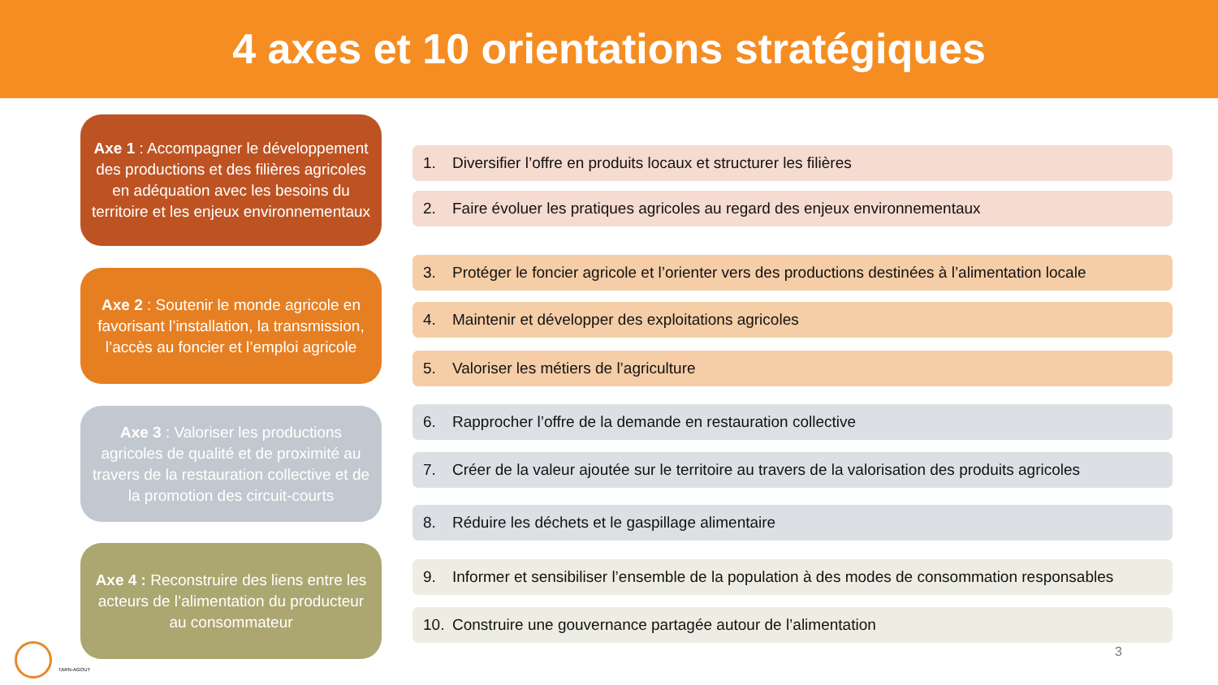4 axes et 10 orientations stratégiques
Axe 1 : Accompagner le développement des productions et des filières agricoles en adéquation avec les besoins du territoire et les enjeux environnementaux
1. Diversifier l’offre en produits locaux et structurer les filières
2. Faire évoluer les pratiques agricoles au regard des enjeux environnementaux
Axe 2 : Soutenir le monde agricole en favorisant l’installation, la transmission, l’accès au foncier et l’emploi agricole
3. Protéger le foncier agricole et l’orienter vers des productions destinées à l’alimentation locale
4. Maintenir et développer des exploitations agricoles
5. Valoriser les métiers de l’agriculture
Axe 3 : Valoriser les productions agricoles de qualité et de proximité au travers de la restauration collective et de la promotion des circuit-courts
6. Rapprocher l’offre de la demande en restauration collective
7. Créer de la valeur ajoutée sur le territoire au travers de la valorisation des produits agricoles
8. Réduire les déchets et le gaspillage alimentaire
Axe 4 : Reconstruire des liens entre les acteurs de l’alimentation du producteur au consommateur
9. Informer et sensibiliser l’ensemble de la population à des modes de consommation responsables
10. Construire une gouvernance partagée autour de l’alimentation
TARN-AGOUT
3